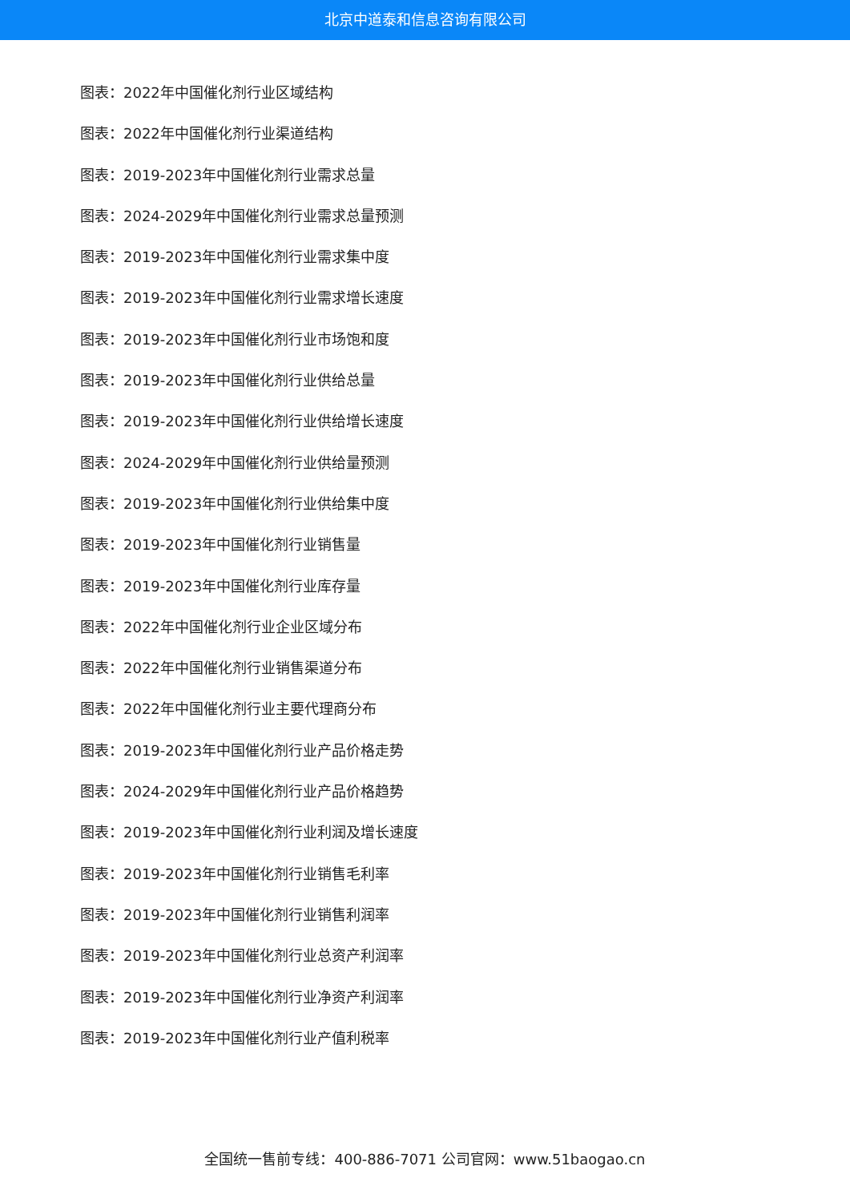北京中道泰和信息咨询有限公司
图表：2022年中国催化剂行业区域结构
图表：2022年中国催化剂行业渠道结构
图表：2019-2023年中国催化剂行业需求总量
图表：2024-2029年中国催化剂行业需求总量预测
图表：2019-2023年中国催化剂行业需求集中度
图表：2019-2023年中国催化剂行业需求增长速度
图表：2019-2023年中国催化剂行业市场饱和度
图表：2019-2023年中国催化剂行业供给总量
图表：2019-2023年中国催化剂行业供给增长速度
图表：2024-2029年中国催化剂行业供给量预测
图表：2019-2023年中国催化剂行业供给集中度
图表：2019-2023年中国催化剂行业销售量
图表：2019-2023年中国催化剂行业库存量
图表：2022年中国催化剂行业企业区域分布
图表：2022年中国催化剂行业销售渠道分布
图表：2022年中国催化剂行业主要代理商分布
图表：2019-2023年中国催化剂行业产品价格走势
图表：2024-2029年中国催化剂行业产品价格趋势
图表：2019-2023年中国催化剂行业利润及增长速度
图表：2019-2023年中国催化剂行业销售毛利率
图表：2019-2023年中国催化剂行业销售利润率
图表：2019-2023年中国催化剂行业总资产利润率
图表：2019-2023年中国催化剂行业净资产利润率
图表：2019-2023年中国催化剂行业产值利税率
全国统一售前专线：400-886-7071 公司官网：www.51baogao.cn